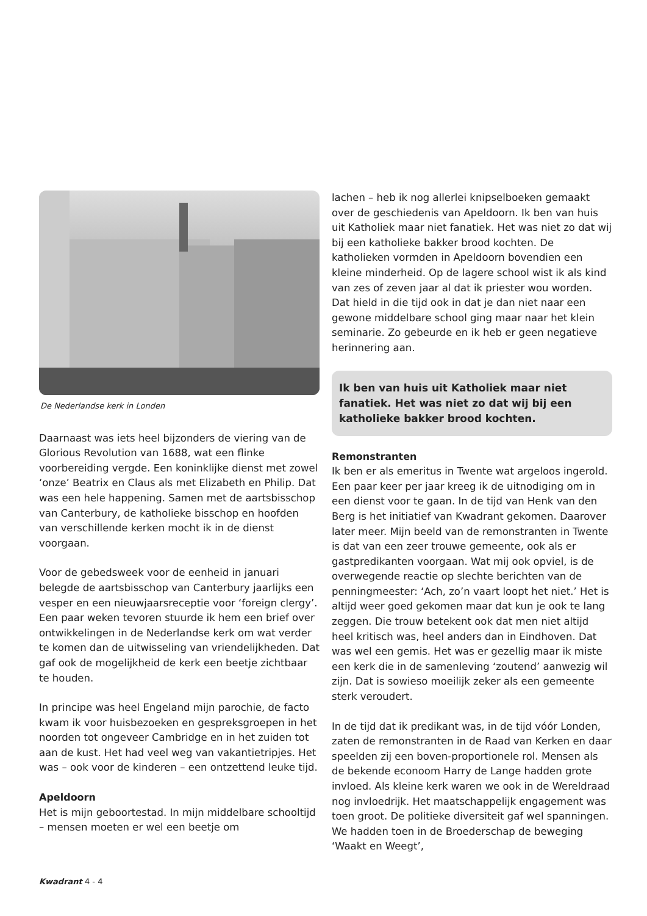De Nederlandse kerk in Londen
Daarnaast was iets heel bijzonders de viering van de Glorious Revolution van 1688, wat een flinke voorbereiding vergde. Een koninklijke dienst met zowel ‘onze’ Beatrix en Claus als met Elizabeth en Philip. Dat was een hele happening. Samen met de aartsbisschop van Canterbury, de katholieke bisschop en hoofden van verschillende kerken mocht ik in de dienst voorgaan.
Voor de gebedsweek voor de eenheid in januari belegde de aartsbisschop van Canterbury jaarlijks een vesper en een nieuwjaarsreceptie voor ‘foreign clergy’. Een paar weken tevoren stuurde ik hem een brief over ontwikkelingen in de Nederlandse kerk om wat verder te komen dan de uitwisseling van vriendelijkheden. Dat gaf ook de mogelijkheid de kerk een beetje zichtbaar te houden.
In principe was heel Engeland mijn parochie, de facto kwam ik voor huisbezoeken en gespreksgroepen in het noorden tot ongeveer Cambridge en in het zuiden tot aan de kust. Het had veel weg van vakantietripjes. Het was – ook voor de kinderen – een ontzettend leuke tijd.
Apeldoorn
Het is mijn geboortestad. In mijn middelbare schooltijd – mensen moeten er wel een beetje om
lachen – heb ik nog allerlei knipselboeken gemaakt over de geschiedenis van Apeldoorn. Ik ben van huis uit Katholiek maar niet fanatiek. Het was niet zo dat wij bij een katholieke bakker brood kochten. De katholieken vormden in Apeldoorn bovendien een kleine minderheid. Op de lagere school wist ik als kind van zes of zeven jaar al dat ik priester wou worden. Dat hield in die tijd ook in dat je dan niet naar een gewone middelbare school ging maar naar het klein seminarie. Zo gebeurde en ik heb er geen negatieve herinnering aan.
Ik ben van huis uit Katholiek maar niet fanatiek. Het was niet zo dat wij bij een katholieke bakker brood kochten.
Remonstranten
Ik ben er als emeritus in Twente wat argeloos ingerold. Een paar keer per jaar kreeg ik de uitnodiging om in een dienst voor te gaan. In de tijd van Henk van den Berg is het initiatief van Kwadrant gekomen. Daarover later meer. Mijn beeld van de remonstranten in Twente is dat van een zeer trouwe gemeente, ook als er gastpredikanten voorgaan. Wat mij ook opviel, is de overwegende reactie op slechte berichten van de penningmeester: ‘Ach, zo’n vaart loopt het niet.’ Het is altijd weer goed gekomen maar dat kun je ook te lang zeggen. Die trouw betekent ook dat men niet altijd heel kritisch was, heel anders dan in Eindhoven. Dat was wel een gemis. Het was er gezellig maar ik miste een kerk die in de samenleving ‘zoutend’ aanwezig wil zijn. Dat is sowieso moeilijk zeker als een gemeente sterk veroudert.
In de tijd dat ik predikant was, in de tijd vóór Londen, zaten de remonstranten in de Raad van Kerken en daar speelden zij een boven-proportionele rol. Mensen als de bekende econoom Harry de Lange hadden grote invloed. Als kleine kerk waren we ook in de Wereldraad nog invloedrijk. Het maatschappelijk engagement was toen groot. De politieke diversiteit gaf wel spanningen. We hadden toen in de Broederschap de beweging ‘Waakt en Weegt’,
Kwadrant 4 - 4